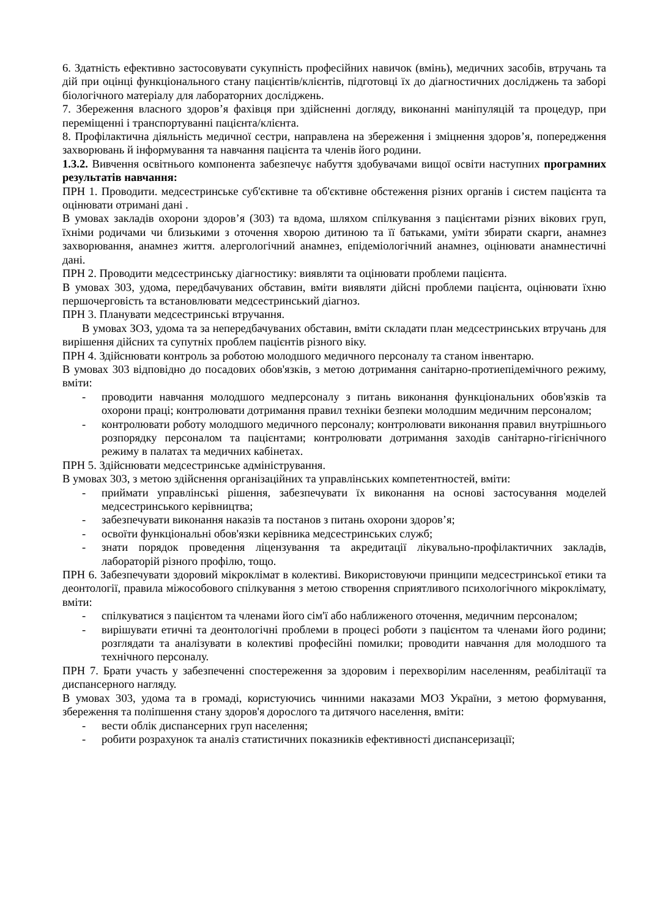6. Здатність ефективно застосовувати сукупність професійних навичок (вмінь), медичних засобів, втручань та дій при оцінці функціонального стану пацієнтів/клієнтів, підготовці їх до діагностичних досліджень та заборі біологічного матеріалу для лабораторних досліджень.
7. Збереження власного здоров’я фахівця при здійсненні догляду, виконанні маніпуляцій та процедур, при переміщенні і транспортуванні пацієнта/клієнта.
8. Профілактична діяльність медичної сестри, направлена на збереження і зміцнення здоров’я, попередження захворювань й інформування та навчання пацієнта та членів його родини.
1.3.2. Вивчення освітнього компонента забезпечує набуття здобувачами вищої освіти наступних програмних результатів навчання:
ПРН 1. Проводити. медсестринське суб'єктивне та об'єктивне обстеження різних органів і систем пацієнта та оцінювати отримані дані .
В умовах закладів охорони здоров’я (303) та вдома, шляхом спілкування з пацієнтами різних вікових груп, їхніми родичами чи близькими з оточення хворою дитиною та її батьками, уміти збирати скарги, анамнез захворювання, анамнез життя. алергологічний анамнез, епідеміологічний анамнез, оцінювати анамнестичні дані.
ПРН 2. Проводити медсестринську діагностику: виявляти та оцінювати проблеми пацієнта.
В умовах 303, удома, передбачуваних обставин, вміти виявляти дійсні проблеми пацієнта, оцінювати їхню першочерговість та встановлювати медсестринський діагноз.
ПРН 3. Планувати медсестринські втручання.
В умовах ЗОЗ, удома та за непередбачуваних обставин, вміти складати план медсестринських втручань для вирішення дійсних та супутніх проблем пацієнтів різного віку.
ПРН 4. Здійснювати контроль за роботою молодшого медичного персоналу та станом інвентарю.
В умовах 303 відповідно до посадових обов'язків, з метою дотримання санітарно-протиепідемічного режиму, вміти:
- проводити навчання молодшого медперсоналу з питань виконання функціональних обов'язків та охорони праці; контролювати дотримання правил техніки безпеки молодшим медичним персоналом;
- контролювати роботу молодшого медичного персоналу; контролювати виконання правил внутрішнього розпорядку персоналом та пацієнтами; контролювати дотримання заходів санітарно-гігієнічного режиму в палатах та медичних кабінетах.
ПРН 5. Здійснювати медсестринське адміністрування.
В умовах 303, з метою здійснення організаційних та управлінських компетентностей, вміти:
- приймати управлінські рішення, забезпечувати їх виконання на основі застосування моделей медсестринського керівництва;
- забезпечувати виконання наказів та постанов з питань охорони здоров’я;
- освоїти функціональні обов'язки керівника медсестринських служб;
- знати порядок проведення ліцензування та акредитації лікувально-профілактичних закладів, лабораторій різного профілю, тощо.
ПРН 6. Забезпечувати здоровий мікроклімат в колективі. Використовуючи принципи медсестринської етики та деонтології, правила міжособового спілкування з метою створення сприятливого психологічного мікроклімату, вміти:
- спілкуватися з пацієнтом та членами його сім'ї або наближеного оточення, медичним персоналом;
- вирішувати етичні та деонтологічні проблеми в процесі роботи з пацієнтом та членами його родини; розглядати та аналізувати в колективі професійні помилки; проводити навчання для молодшого та технічного персоналу.
ПРН 7. Брати участь у забезпеченні спостереження за здоровим і перехворілим населенням, реабілітації та диспансерного нагляду.
В умовах 303, удома та в громаді, користуючись чинними наказами МОЗ України, з метою формування, збереження та поліпшення стану здоров'я дорослого та дитячого населення, вміти:
- вести облік диспансерних груп населення;
- робити розрахунок та аналіз статистичних показників ефективності диспансеризації;